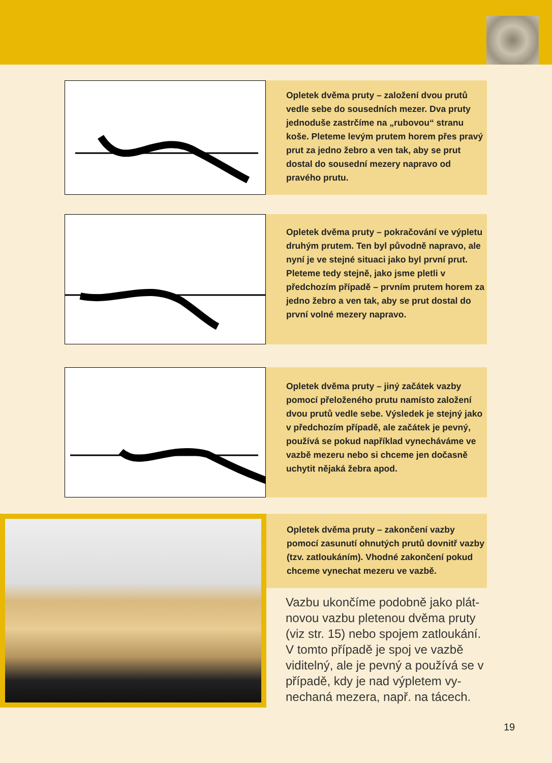Opletek dvěma pruty – založení dvou prutů vedle sebe do sousedních mezer. Dva pruty jednoduše zastrčíme na „rubovou“ stranu koše. Pleteme levým prutem horem přes pravý prut za jedno žebro a ven tak, aby se prut dostal do sousední mezery napravo od pravého prutu.
Opletek dvěma pruty – pokračování ve výpletu druhým prutem. Ten byl původně napravo, ale nyní je ve stejné situaci jako byl první prut. Pleteme tedy stejně, jako jsme pletli v předchozím případě – prvním prutem horem za jedno žebro a ven tak, aby se prut dostal do první volné mezery napravo.
Opletek dvěma pruty – jiný začátek vazby pomocí přeloženého prutu namísto založení dvou prutů vedle sebe. Výsledek je stejný jako v předchozím případě, ale začátek je pevný, používá se pokud například vynecháváme ve vazbě mezeru nebo si chceme jen dočasně uchytit nějaká žebra apod.
Opletek dvěma pruty – zakončení vazby pomocí zasunutí ohnutých prutů dovnitř vazby (tzv. zatloukáním). Vhodné zakončení pokud chceme vynechat mezeru ve vazbě.
Vazbu ukončíme podobně jako plát­novou vazbu pletenou dvěma pruty (viz str. 15) nebo spojem zatloukání. V tomto případě je spoj ve vazbě viditelný, ale je pevný a používá se v případě, kdy je nad výpletem vy­nechaná mezera, např. na tácech.
19